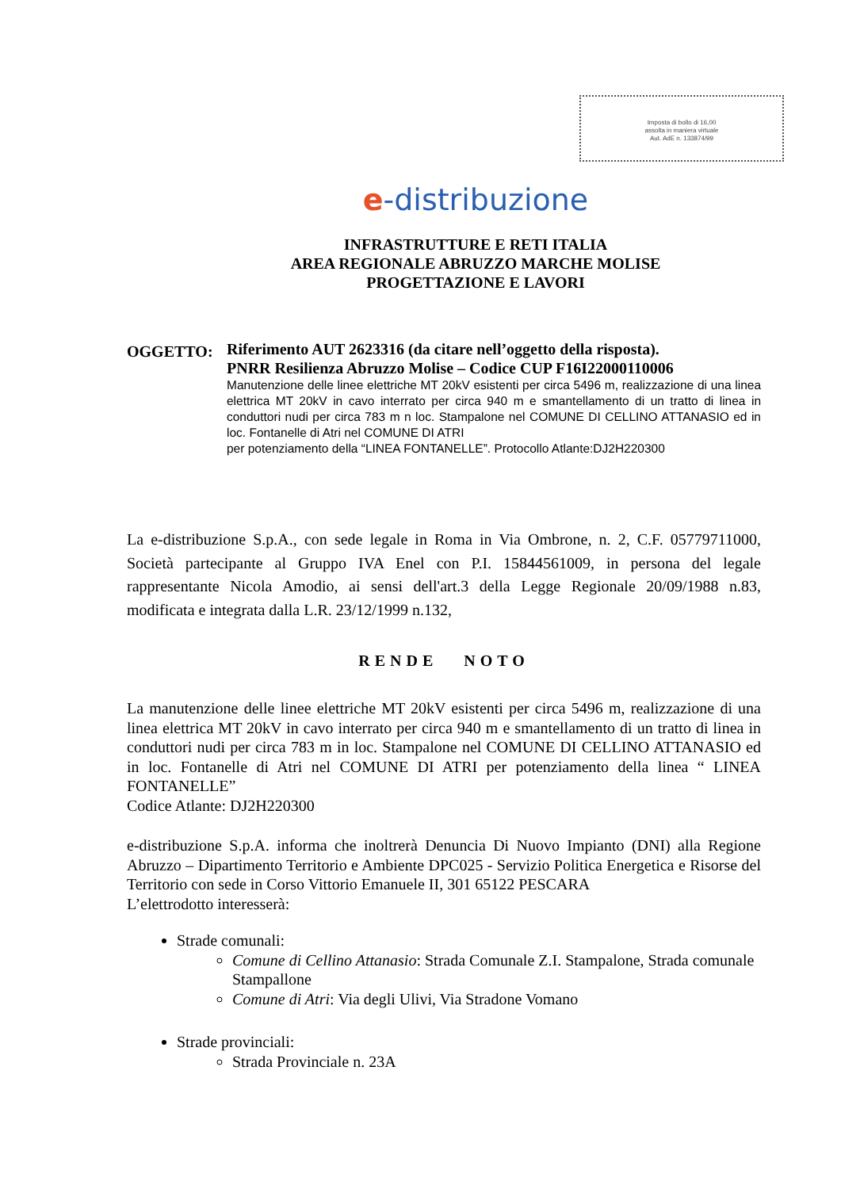Imposta di bollo di 16,00
assolta in maniera virtuale
Aut. AdE n. 133874/99
e-distribuzione
INFRASTRUTTURE E RETI ITALIA
AREA REGIONALE ABRUZZO MARCHE MOLISE
PROGETTAZIONE E LAVORI
OGGETTO:
Riferimento AUT 2623316 (da citare nell’oggetto della risposta).
PNRR Resilienza Abruzzo Molise – Codice CUP F16I22000110006
Manutenzione delle linee elettriche MT 20kV esistenti per circa 5496 m, realizzazione di una linea elettrica MT 20kV in cavo interrato per circa 940 m e smantellamento di un tratto di linea in conduttori nudi per circa 783 m n loc. Stampalone nel COMUNE DI CELLINO ATTANASIO ed in loc. Fontanelle di Atri nel COMUNE DI ATRI
per potenziamento della “LINEA FONTANELLE”. Protocollo Atlante:DJ2H220300
La e-distribuzione S.p.A., con sede legale in Roma in Via Ombrone, n. 2, C.F. 05779711000, Società partecipante al Gruppo IVA Enel con P.I. 15844561009, in persona del legale rappresentante Nicola Amodio, ai sensi dell'art.3 della Legge Regionale 20/09/1988 n.83, modificata e integrata dalla L.R. 23/12/1999 n.132,
RENDE NOTO
La manutenzione delle linee elettriche MT 20kV esistenti per circa 5496 m, realizzazione di una linea elettrica MT 20kV in cavo interrato per circa 940 m e smantellamento di un tratto di linea in conduttori nudi per circa 783 m in loc. Stampalone nel COMUNE DI CELLINO ATTANASIO ed in loc. Fontanelle di Atri nel COMUNE DI ATRI per potenziamento della linea “ LINEA FONTANELLE”
Codice Atlante: DJ2H220300
e-distribuzione S.p.A. informa che inoltrerà Denuncia Di Nuovo Impianto (DNI) alla Regione Abruzzo – Dipartimento Territorio e Ambiente DPC025 - Servizio Politica Energetica e Risorse del Territorio con sede in Corso Vittorio Emanuele II, 301 65122 PESCARA
L’elettrodotto interesserà:
Strade comunali:
Comune di Cellino Attanasio: Strada Comunale Z.I. Stampalone, Strada comunale Stampallone
Comune di Atri: Via degli Ulivi, Via Stradone Vomano
Strade provinciali:
Strada Provinciale n. 23A